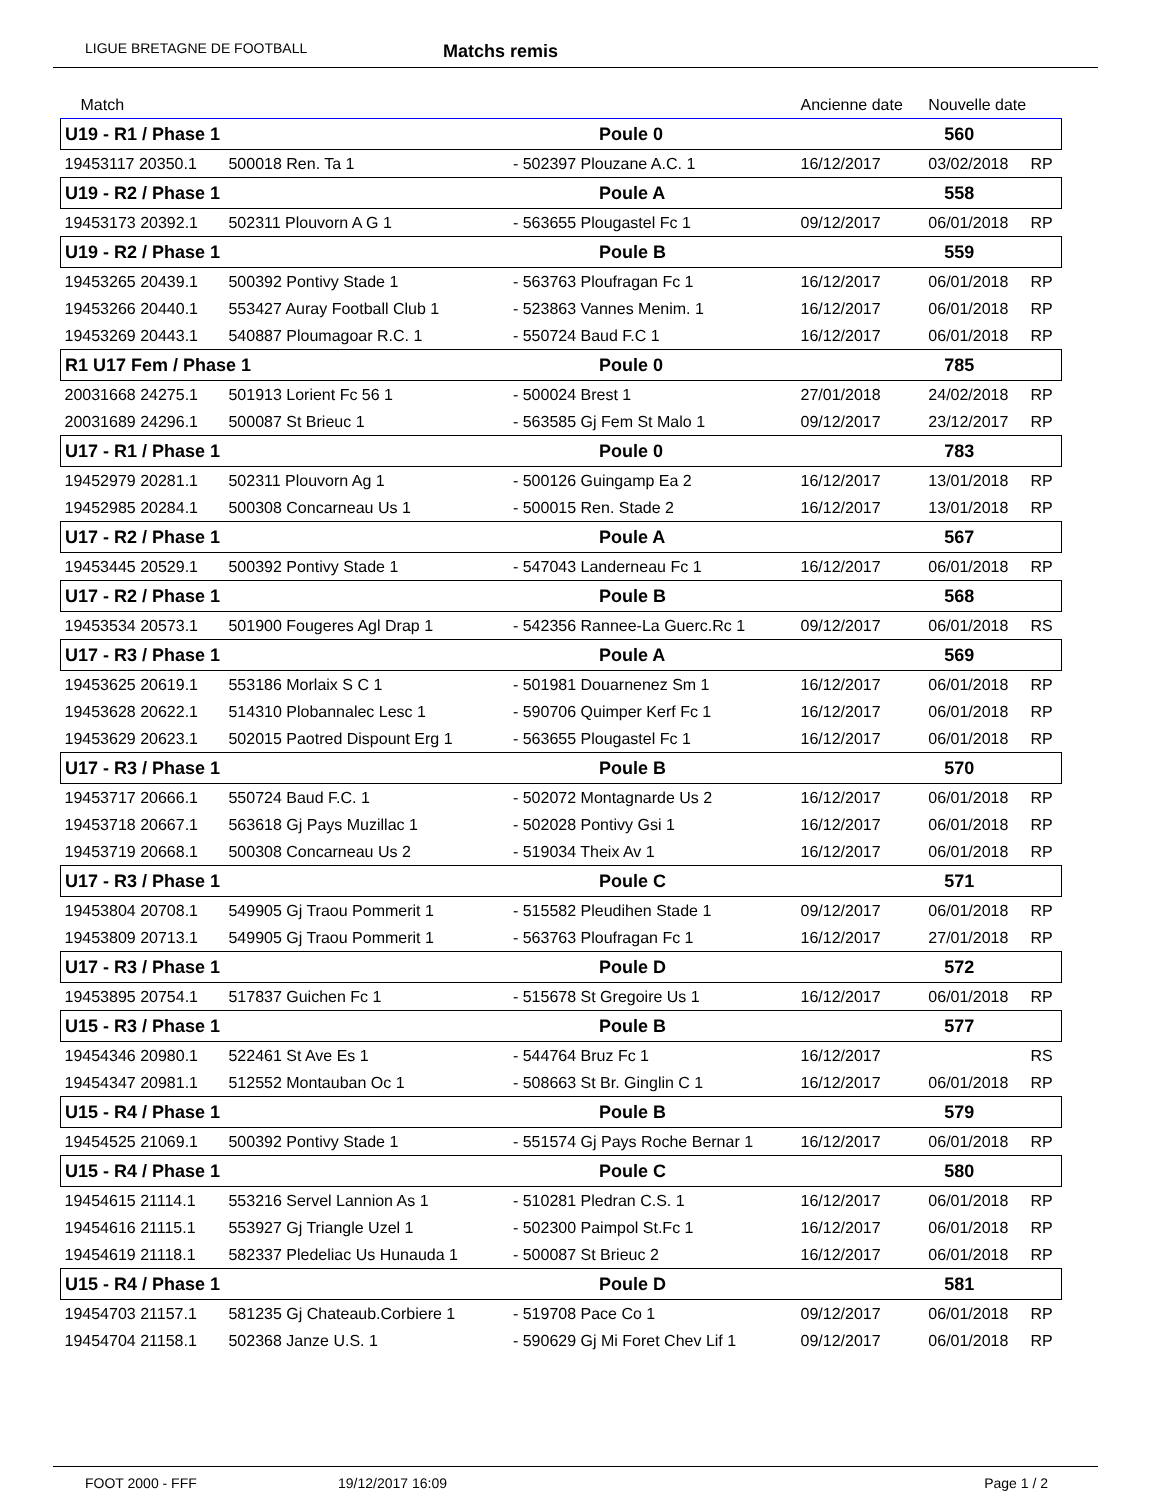LIGUE BRETAGNE DE FOOTBALL Matchs remis
| Match | | | | Ancienne date | Nouvelle date | |
| U19 - R1 / Phase 1 | | | Poule 0 | | 560 | |
| 19453117 20350.1 | 500018 Ren. Ta 1 | | - 502397 Plouzane A.C. 1 | 16/12/2017 | 03/02/2018 | RP |
| U19 - R2 / Phase 1 | | | Poule A | | 558 | |
| 19453173 20392.1 | 502311 Plouvorn A G 1 | | - 563655 Plougastel Fc 1 | 09/12/2017 | 06/01/2018 | RP |
| U19 - R2 / Phase 1 | | | Poule B | | 559 | |
| 19453265 20439.1 | 500392 Pontivy Stade 1 | | - 563763 Ploufragan Fc 1 | 16/12/2017 | 06/01/2018 | RP |
| 19453266 20440.1 | 553427 Auray Football Club 1 | | - 523863 Vannes Menim. 1 | 16/12/2017 | 06/01/2018 | RP |
| 19453269 20443.1 | 540887 Ploumagoar R.C. 1 | | - 550724 Baud F.C 1 | 16/12/2017 | 06/01/2018 | RP |
| R1 U17 Fem / Phase 1 | | | Poule 0 | | 785 | |
| 20031668 24275.1 | 501913 Lorient Fc 56 1 | | - 500024 Brest 1 | 27/01/2018 | 24/02/2018 | RP |
| 20031689 24296.1 | 500087 St Brieuc 1 | | - 563585 Gj Fem St Malo 1 | 09/12/2017 | 23/12/2017 | RP |
| U17 - R1 / Phase 1 | | | Poule 0 | | 783 | |
| 19452979 20281.1 | 502311 Plouvorn Ag 1 | | - 500126 Guingamp Ea 2 | 16/12/2017 | 13/01/2018 | RP |
| 19452985 20284.1 | 500308 Concarneau Us 1 | | - 500015 Ren. Stade 2 | 16/12/2017 | 13/01/2018 | RP |
| U17 - R2 / Phase 1 | | | Poule A | | 567 | |
| 19453445 20529.1 | 500392 Pontivy Stade 1 | | - 547043 Landerneau Fc 1 | 16/12/2017 | 06/01/2018 | RP |
| U17 - R2 / Phase 1 | | | Poule B | | 568 | |
| 19453534 20573.1 | 501900 Fougeres Agl Drap 1 | | - 542356 Rannee-La Guerc.Rc 1 | 09/12/2017 | 06/01/2018 | RS |
| U17 - R3 / Phase 1 | | | Poule A | | 569 | |
| 19453625 20619.1 | 553186 Morlaix S C 1 | | - 501981 Douarnenez Sm 1 | 16/12/2017 | 06/01/2018 | RP |
| 19453628 20622.1 | 514310 Plobannalec Lesc 1 | | - 590706 Quimper Kerf Fc 1 | 16/12/2017 | 06/01/2018 | RP |
| 19453629 20623.1 | 502015 Paotred Dispount Erg 1 | | - 563655 Plougastel Fc 1 | 16/12/2017 | 06/01/2018 | RP |
| U17 - R3 / Phase 1 | | | Poule B | | 570 | |
| 19453717 20666.1 | 550724 Baud F.C. 1 | | - 502072 Montagnarde Us 2 | 16/12/2017 | 06/01/2018 | RP |
| 19453718 20667.1 | 563618 Gj Pays Muzillac 1 | | - 502028 Pontivy Gsi 1 | 16/12/2017 | 06/01/2018 | RP |
| 19453719 20668.1 | 500308 Concarneau Us 2 | | - 519034 Theix Av 1 | 16/12/2017 | 06/01/2018 | RP |
| U17 - R3 / Phase 1 | | | Poule C | | 571 | |
| 19453804 20708.1 | 549905 Gj Traou Pommerit 1 | | - 515582 Pleudihen Stade 1 | 09/12/2017 | 06/01/2018 | RP |
| 19453809 20713.1 | 549905 Gj Traou Pommerit 1 | | - 563763 Ploufragan Fc 1 | 16/12/2017 | 27/01/2018 | RP |
| U17 - R3 / Phase 1 | | | Poule D | | 572 | |
| 19453895 20754.1 | 517837 Guichen Fc 1 | | - 515678 St Gregoire Us 1 | 16/12/2017 | 06/01/2018 | RP |
| U15 - R3 / Phase 1 | | | Poule B | | 577 | |
| 19454346 20980.1 | 522461 St Ave Es 1 | | - 544764 Bruz Fc 1 | 16/12/2017 | | RS |
| 19454347 20981.1 | 512552 Montauban Oc 1 | | - 508663 St Br. Ginglin C 1 | 16/12/2017 | 06/01/2018 | RP |
| U15 - R4 / Phase 1 | | | Poule B | | 579 | |
| 19454525 21069.1 | 500392 Pontivy Stade 1 | | - 551574 Gj Pays Roche Bernar 1 | 16/12/2017 | 06/01/2018 | RP |
| U15 - R4 / Phase 1 | | | Poule C | | 580 | |
| 19454615 21114.1 | 553216 Servel Lannion As 1 | | - 510281 Pledran C.S. 1 | 16/12/2017 | 06/01/2018 | RP |
| 19454616 21115.1 | 553927 Gj Triangle Uzel 1 | | - 502300 Paimpol St.Fc 1 | 16/12/2017 | 06/01/2018 | RP |
| 19454619 21118.1 | 582337 Pledeliac Us Hunauda 1 | | - 500087 St Brieuc 2 | 16/12/2017 | 06/01/2018 | RP |
| U15 - R4 / Phase 1 | | | Poule D | | 581 | |
| 19454703 21157.1 | 581235 Gj Chateaub.Corbiere 1 | | - 519708 Pace Co 1 | 09/12/2017 | 06/01/2018 | RP |
| 19454704 21158.1 | 502368 Janze U.S. 1 | | - 590629 Gj Mi Foret Chev Lif 1 | 09/12/2017 | 06/01/2018 | RP |
FOOT 2000 - FFF 19/12/2017 16:09 Page 1 / 2